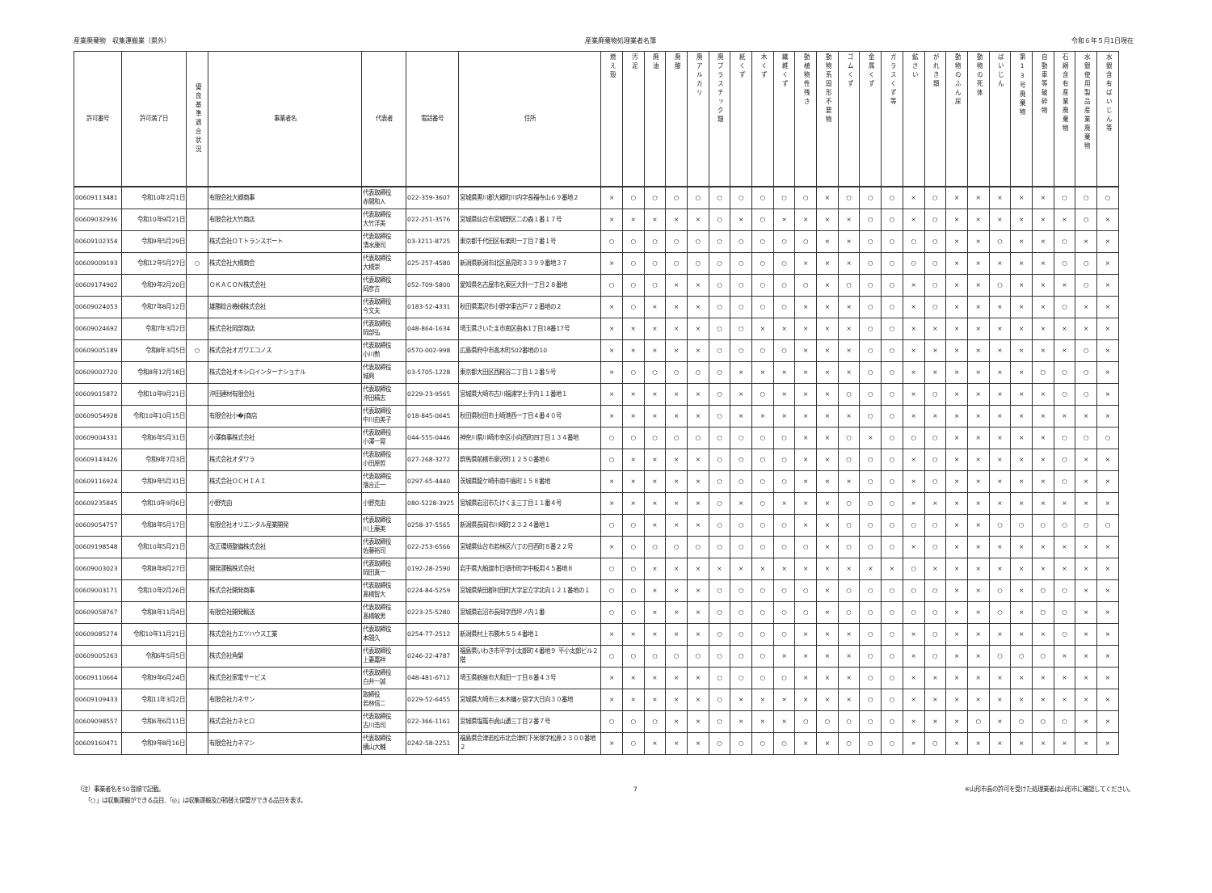産業廃棄物　収集運搬業（県外） 産業廃棄物処理業者名簿 令和６年５月1日現在
| 許可番号 | 許可満了日 | 優良基準適合状況 | 事業者名 | 代表者 | 電話番号 | 住所 | 燃え殻 | 汚泥 | 廃油 | 廃酸 | 廃アルカリ | 廃プラスチック類 | 紙くず | 木くず | 繊維くず | 動植物性残さ | 動物系固形不要物 | ゴムくず | 金属くず | ガラスくず等 | 鉱さい | がれき類 | 動物のふん尿 | 動物の死体 | ばいじん | 第13号廃棄物 | 自動車等破砕物 | 石綿含有産業廃棄物 | 水銀使用製品産業廃棄物 | 水銀含有ばいじん等 |
| --- | --- | --- | --- | --- | --- | --- | --- | --- | --- | --- | --- | --- | --- | --- | --- | --- | --- | --- | --- | --- | --- | --- | --- | --- | --- | --- | --- | --- | --- | --- |
| 00609113481 | 令和10年2月1日 | | 有限会社大郷商事 | 代表取締役 赤間和人 | 022-359-3607 | 宮城県黒川郡大郷町川内字長福寺山６９番地２ | × | ○ | ○ | ○ | ○ | ○ | ○ | ○ | ○ | ○ | × | ○ | ○ | ○ | × | ○ | × | × | × | × | × | ○ | ○ | ○ |
| 00609032936 | 令和10年9月21日 | | 有限会社大竹商店 | 代表取締役 大竹洋美 | 022-251-3576 | 宮城県仙台市宮城野区二の森１番１７号 | × | × | × | × | × | ○ | × | ○ | × | × | × | × | ○ | ○ | × | ○ | × | × | × | × | × | × | ○ | × |
| 00609102354 | 令和9年5月29日 | | 株式会社ＯＴトランスポート | 代表取締役 清水康司 | 03-3211-8725 | 東京都千代田区有楽町一丁目７番１号 | ○ | ○ | ○ | ○ | ○ | ○ | ○ | ○ | ○ | ○ | × | × | ○ | ○ | ○ | ○ | × | × | ○ | × | × | ○ | × | × |
| 00609009193 | 令和12年5月27日 | ○ | 株式会社大橋商会 | 代表取締役 大橋崇 | 025-257-4580 | 新潟県新潟市北区島見町３３９９番地３７ | × | ○ | ○ | ○ | ○ | ○ | ○ | ○ | ○ | × | × | × | ○ | ○ | ○ | ○ | × | × | × | × | × | ○ | ○ | × |
| 00609174902 | 令和9年2月20日 | | ＯＫＡＣＯＮ株式会社 | 代表取締役 岡彦吉 | 052-709-5800 | 愛知県名古屋市名東区大針一丁目２８番地 | ○ | ○ | ○ | × | × | ○ | ○ | ○ | ○ | ○ | × | ○ | ○ | ○ | × | ○ | × | × | ○ | × | × | × | ○ | × |
| 00609024053 | 令和7年8月12日 | | 雄勝総合機械株式会社 | 代表取締役 今文夫 | 0183-52-4331 | 秋田県湯沢市小野字東古戸７２番地の２ | × | ○ | × | × | × | ○ | ○ | ○ | ○ | × | × | × | ○ | ○ | × | ○ | × | × | × | × | × | ○ | × | × |
| 00609024692 | 令和7年3月2日 | | 株式会社岡部商店 | 代表取締役 岡部弘 | 048-864-1634 | 埼玉県さいたま市南区曲本1丁目18番17号 | × | × | × | × | × | ○ | ○ | × | × | × | × | × | ○ | ○ | × | × | × | × | × | × | × | × | × | × |
| 00609005189 | 令和8年3月5日 | ○ | 株式会社オガワエコノス | 代表取締役 小川勲 | 0570-002-998 | 広島県府中市高木町502番地の10 | × | × | × | × | × | ○ | ○ | ○ | ○ | × | × | × | ○ | ○ | × | × | × | × | × | × | × | × | ○ | × |
| 00609002720 | 令和8年12月18日 | | 株式会社オキシロインターナショナル | 代表取締役 城興 | 03-5705-1228 | 東京都大田区西糀谷二丁目１２番５号 | × | ○ | ○ | ○ | ○ | ○ | × | × | × | × | × | × | ○ | ○ | × | × | × | × | × | × | ○ | ○ | ○ | × |
| 00609015872 | 令和10年9月21日 | | 沖田建材有限会社 | 代表取締役 沖田精志 | 0229-23-9565 | 宮城県大崎市古川福浦字土手内１１番地１ | × | × | × | × | × | ○ | × | ○ | × | × | × | ○ | ○ | ○ | × | ○ | × | × | × | × | × | ○ | ○ | × |
| 00609054928 | 令和10年10月15日 | | 有限会社小�J商店 | 代表取締役 中川由美子 | 018-845-0645 | 秋田県秋田市土崎港西一丁目４番４０号 | × | × | × | × | × | ○ | × | × | × | × | × | × | ○ | ○ | × | × | × | × | × | × | × | × | × | × |
| 00609004331 | 令和6年5月31日 | | 小澤商事株式会社 | 代表取締役 小澤一晃 | 044-555-0446 | 神奈川県川崎市幸区小向西町四丁目１３４番地 | ○ | ○ | ○ | ○ | ○ | ○ | ○ | ○ | ○ | × | × | ○ | × | ○ | ○ | ○ | × | × | × | × | × | ○ | ○ | ○ |
| 00609143426 | 令和9年7月3日 | | 株式会社オダワラ | 代表取締役 小田原哲 | 027-268-3272 | 群馬県前橋市泉沢町１２５０番地６ | ○ | × | × | × | × | ○ | ○ | ○ | ○ | × | × | ○ | ○ | ○ | × | ○ | × | × | × | × | × | ○ | × | × |
| 00609116924 | 令和9年5月31日 | | 株式会社ＯＣＨＩＡＩ | 代表取締役 落合正一 | 0297-65-4440 | 茨城県龍ケ崎市南中島町１５８番地 | × | × | × | × | × | ○ | ○ | ○ | ○ | × | × | × | ○ | ○ | × | ○ | × | × | × | × | × | ○ | × | × |
| 00609235845 | 令和10年9月6日 | | 小野克由 | 小野克由 | 080-5228-3925 | 宮城県岩沼市たけくま三丁目１１番４号 | × | × | × | × | × | ○ | × | ○ | × | × | × | ○ | ○ | ○ | × | × | × | × | × | × | × | × | × | × |
| 00609054757 | 令和8年5月17日 | | 有限会社オリエンタル産業開発 | 代表取締役 川上藤美 | 0258-37-5565 | 新潟県長岡市川崎町２３２４番地１ | ○ | ○ | × | × | × | ○ | ○ | ○ | ○ | × | × | ○ | ○ | ○ | ○ | ○ | × | × | ○ | ○ | ○ | ○ | ○ | ○ |
| 00609198548 | 令和10年5月21日 | | 改正環境整備株式会社 | 代表取締役 佐藤裕司 | 022-253-6566 | 宮城県仙台市若林区六丁の目西町８番２２号 | × | ○ | ○ | ○ | ○ | ○ | ○ | ○ | ○ | ○ | × | ○ | ○ | ○ | × | ○ | × | × | × | × | × | × | × | × |
| 00609003023 | 令和8年8月27日 | | 開発運輸株式会社 | 代表取締役 岡田真一 | 0192-28-2590 | 岩手県大船渡市日頃市町字中板用４５番地８ | ○ | ○ | × | × | × | × | × | × | × | × | × | × | × | × | ○ | × | × | × | × | × | × | × | × | × |
| 00609003171 | 令和10年2月26日 | | 株式会社開発商事 | 代表取締役 髙橋智大 | 0224-84-5259 | 宮城県柴田郡村田町大字足立字北向１２１番地の１ | ○ | ○ | × | × | × | ○ | ○ | ○ | ○ | ○ | × | ○ | ○ | ○ | ○ | ○ | × | × | ○ | × | ○ | ○ | × | × |
| 00609058767 | 令和8年11月4日 | | 有限会社開発輸送 | 代表取締役 髙橋敏男 | 0223-25-5280 | 宮城県岩沼市長岡字西坪ノ内１番 | ○ | ○ | × | × | × | ○ | ○ | ○ | ○ | ○ | × | ○ | ○ | ○ | ○ | ○ | × | × | ○ | × | ○ | ○ | × | × |
| 00609085274 | 令和10年11月21日 | | 株式会社カエツハウス工業 | 代表取締役 本間久 | 0254-77-2512 | 新潟県村上市勝木５５４番地１ | × | × | × | × | × | ○ | ○ | ○ | ○ | × | × | × | ○ | ○ | × | ○ | × | × | × | × | × | ○ | × | × |
| 00609005263 | 令和6年5月5日 | | 株式会社角榮 | 代表取締役 上妻嘉祥 | 0246-22-4787 | 福島県いわき市平字小太郎町４番地９ 平小太郎ビル２階 | ○ | ○ | ○ | ○ | ○ | ○ | ○ | ○ | × | × | × | × | ○ | ○ | × | ○ | × | × | ○ | ○ | ○ | × | × | × |
| 00609110664 | 令和9年6月24日 | | 株式会社家電サービス | 代表取締役 白井一誠 | 048-481-6712 | 埼玉県新座市大和田一丁目８番４３号 | × | × | × | × | × | ○ | ○ | ○ | ○ | × | × | × | ○ | ○ | × | × | × | × | × | × | × | × | × | × |
| 00609109433 | 令和11年3月2日 | | 有限会社カネサン | 取締役 若林信二 | 0229-52-6455 | 宮城県大崎市三本木蟻ヶ袋字大日向３０番地 | × | × | × | × | × | ○ | × | × | × | × | × | × | ○ | ○ | × | × | × | × | × | × | × | × | × | × |
| 00609098557 | 令和6年6月11日 | | 株式会社カネヒロ | 代表取締役 古川浩司 | 022-366-1161 | 宮城県塩竈市貞山通三丁目２番７号 | ○ | ○ | ○ | × | × | ○ | × | × | × | ○ | ○ | ○ | ○ | ○ | × | × | × | ○ | × | ○ | ○ | ○ | × | × |
| 00609160471 | 令和9年8月16日 | | 有限会社カネマン | 代表取締役 横山大輔 | 0242-58-2251 | 福島県会津若松市北会津町下米塚字松原２３００番地２ | × | ○ | × | × | × | ○ | ○ | ○ | ○ | × | × | ○ | ○ | ○ | × | ○ | × | × | × | × | × | × | × | × |
（注）事業者名を50音順で記載。
　　「○」は収集運搬ができる品目、「◎」は収集運搬及び積替え保管ができる品目を表す。
7 ※山形市長の許可を受けた処理業者は山形市に確認してください。